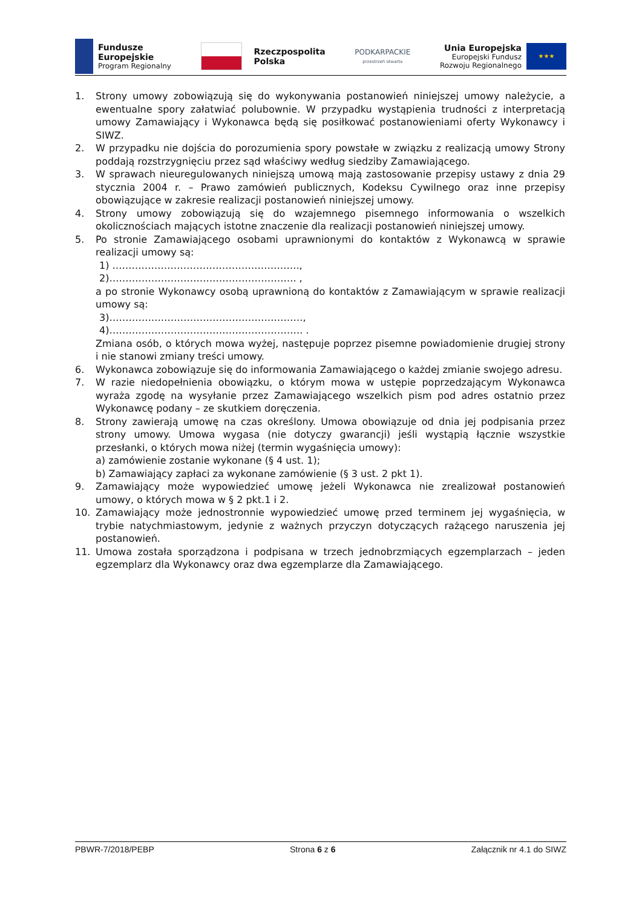Fundusze
Europejskie
Program Regionalny
Rzeczpospolita
Polska
PODKARPACKIE
przestrzeń otwarta
Unia Europejska
Europejski Fundusz
Rozwoju Regionalnego
★★★
1. Strony umowy zobowiązują się do wykonywania postanowień niniejszej umowy należycie, a ewentualne spory załatwiać polubownie. W przypadku wystąpienia trudności z interpretacją umowy Zamawiający i Wykonawca będą się posiłkować postanowieniami oferty Wykonawcy i SIWZ.
2. W przypadku nie dojścia do porozumienia spory powstałe w związku z realizacją umowy Strony poddają rozstrzygnięciu przez sąd właściwy według siedziby Zamawiającego.
3. W sprawach nieuregulowanych niniejszą umową mają zastosowanie przepisy ustawy z dnia 29 stycznia 2004 r. – Prawo zamówień publicznych, Kodeksu Cywilnego oraz inne przepisy obowiązujące w zakresie realizacji postanowień niniejszej umowy.
4. Strony umowy zobowiązują się do wzajemnego pisemnego informowania o wszelkich okolicznościach mających istotne znaczenie dla realizacji postanowień niniejszej umowy.
5. Po stronie Zamawiającego osobami uprawnionymi do kontaktów z Wykonawcą w sprawie realizacji umowy są:
1) ………………………………………………….,
2)…………………………………………………. ,
a po stronie Wykonawcy osobą uprawnioną do kontaktów z Zamawiającym w sprawie realizacji umowy są:
3)……………………………………………………,
4)…………………………………………………… .
Zmiana osób, o których mowa wyżej, następuje poprzez pisemne powiadomienie drugiej strony i nie stanowi zmiany treści umowy.
6. Wykonawca zobowiązuje się do informowania Zamawiającego o każdej zmianie swojego adresu.
7. W razie niedopełnienia obowiązku, o którym mowa w ustępie poprzedzającym Wykonawca wyraża zgodę na wysyłanie przez Zamawiającego wszelkich pism pod adres ostatnio przez Wykonawcę podany – ze skutkiem doręczenia.
8. Strony zawierają umowę na czas określony. Umowa obowiązuje od dnia jej podpisania przez strony umowy. Umowa wygasa (nie dotyczy gwarancji) jeśli wystąpią łącznie wszystkie przesłanki, o których mowa niżej (termin wygaśnięcia umowy):
a) zamówienie zostanie wykonane (§ 4 ust. 1);
b) Zamawiający zapłaci za wykonane zamówienie (§ 3 ust. 2 pkt 1).
9. Zamawiający może wypowiedzieć umowę jeżeli Wykonawca nie zrealizował postanowień umowy, o których mowa w § 2 pkt.1 i 2.
10. Zamawiający może jednostronnie wypowiedzieć umowę przed terminem jej wygaśnięcia, w trybie natychmiastowym, jedynie z ważnych przyczyn dotyczących rażącego naruszenia jej postanowień.
11. Umowa została sporządzona i podpisana w trzech jednobrzmiących egzemplarzach – jeden egzemplarz dla Wykonawcy oraz dwa egzemplarze dla Zamawiającego.
PBWR-7/2018/PEBP Strona 6 z 6 Załącznik nr 4.1 do SIWZ